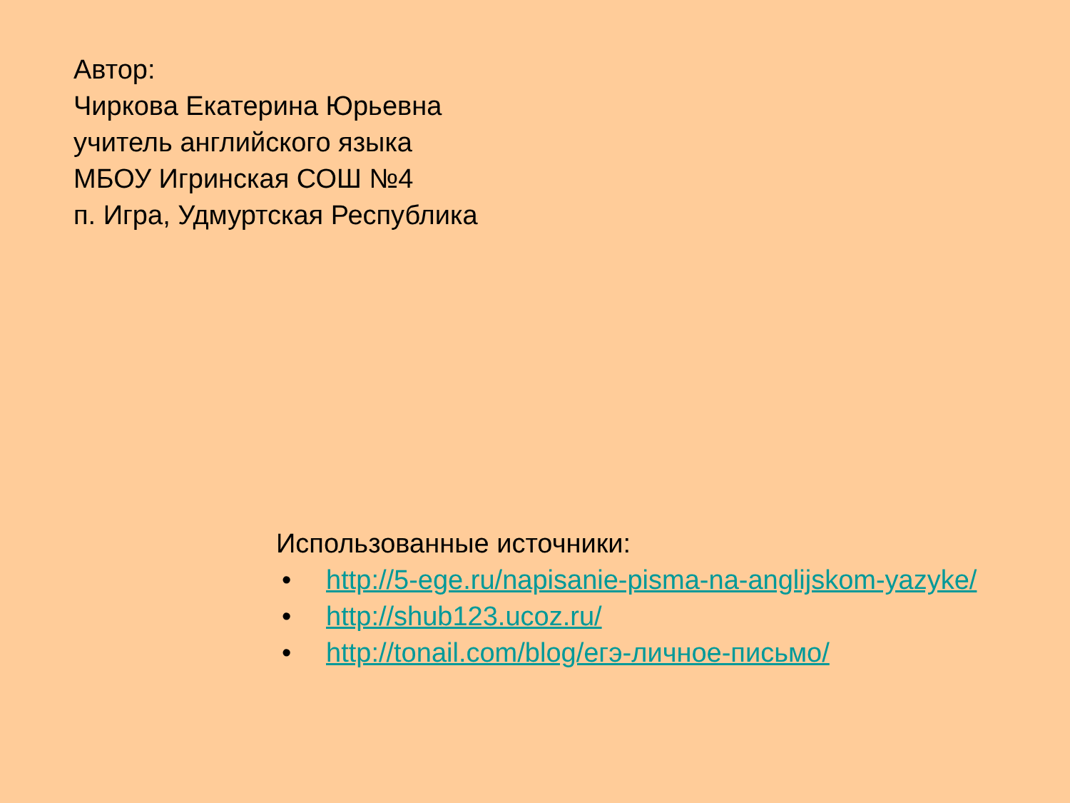Автор:
Чиркова Екатерина Юрьевна
учитель английского языка
МБОУ Игринская СОШ №4
п. Игра, Удмуртская Республика
Использованные источники:
• http://5-ege.ru/napisanie-pisma-na-anglijskom-yazyke/
• http://shub123.ucoz.ru/
• http://tonail.com/blog/егэ-личное-письмо/